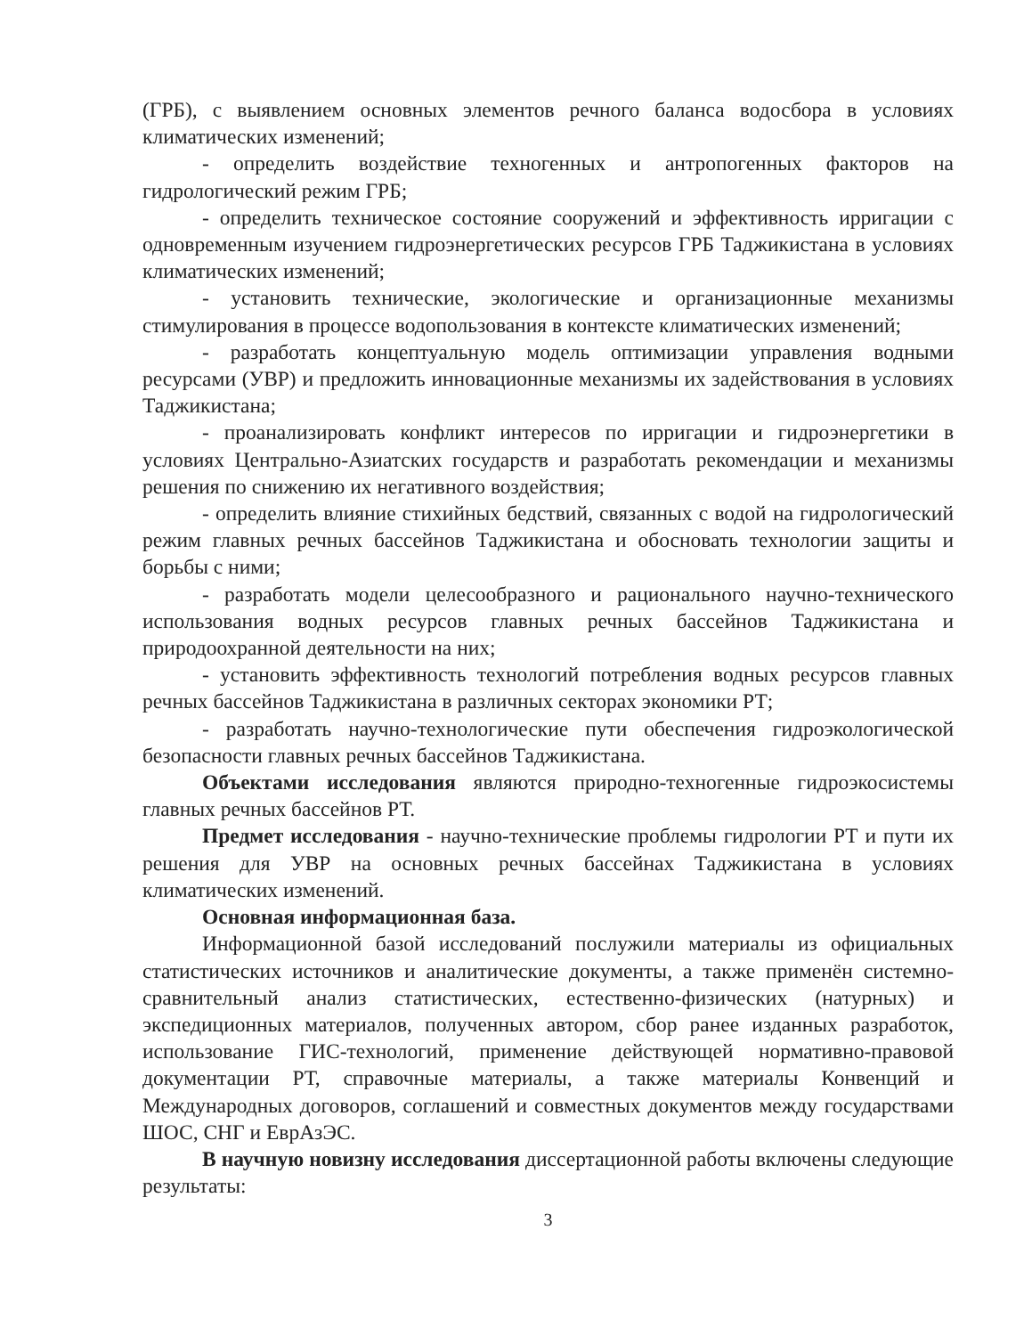(ГРБ), с выявлением основных элементов речного баланса водосбора в условиях климатических изменений;
- определить воздействие техногенных и антропогенных факторов на гидрологический режим ГРБ;
- определить техническое состояние сооружений и эффективность ирригации с одновременным изучением гидроэнергетических ресурсов ГРБ Таджикистана в условиях климатических изменений;
- установить технические, экологические и организационные механизмы стимулирования в процессе водопользования в контексте климатических изменений;
- разработать концептуальную модель оптимизации управления водными ресурсами (УВР) и предложить инновационные механизмы их задействования в условиях Таджикистана;
- проанализировать конфликт интересов по ирригации и гидроэнергетики в условиях Центрально-Азиатских государств и разработать рекомендации и механизмы решения по снижению их негативного воздействия;
- определить влияние стихийных бедствий, связанных с водой на гидрологический режим главных речных бассейнов Таджикистана и обосновать технологии защиты и борьбы с ними;
- разработать модели целесообразного и рационального научно-технического использования водных ресурсов главных речных бассейнов Таджикистана и природоохранной деятельности на них;
- установить эффективность технологий потребления водных ресурсов главных речных бассейнов Таджикистана в различных секторах экономики РТ;
- разработать научно-технологические пути обеспечения гидроэкологической безопасности главных речных бассейнов Таджикистана.
Объектами исследования являются природно-техногенные гидроэкосистемы главных речных бассейнов РТ.
Предмет исследования - научно-технические проблемы гидрологии РТ и пути их решения для УВР на основных речных бассейнах Таджикистана в условиях климатических изменений.
Основная информационная база.
Информационной базой исследований послужили материалы из официальных статистических источников и аналитические документы, а также применён системно-сравнительный анализ статистических, естественно-физических (натурных) и экспедиционных материалов, полученных автором, сбор ранее изданных разработок, использование ГИС-технологий, применение действующей нормативно-правовой документации РТ, справочные материалы, а также материалы Конвенций и Международных договоров, соглашений и совместных документов между государствами ШОС, СНГ и ЕврАзЭС.
В научную новизну исследования диссертационной работы включены следующие результаты:
3